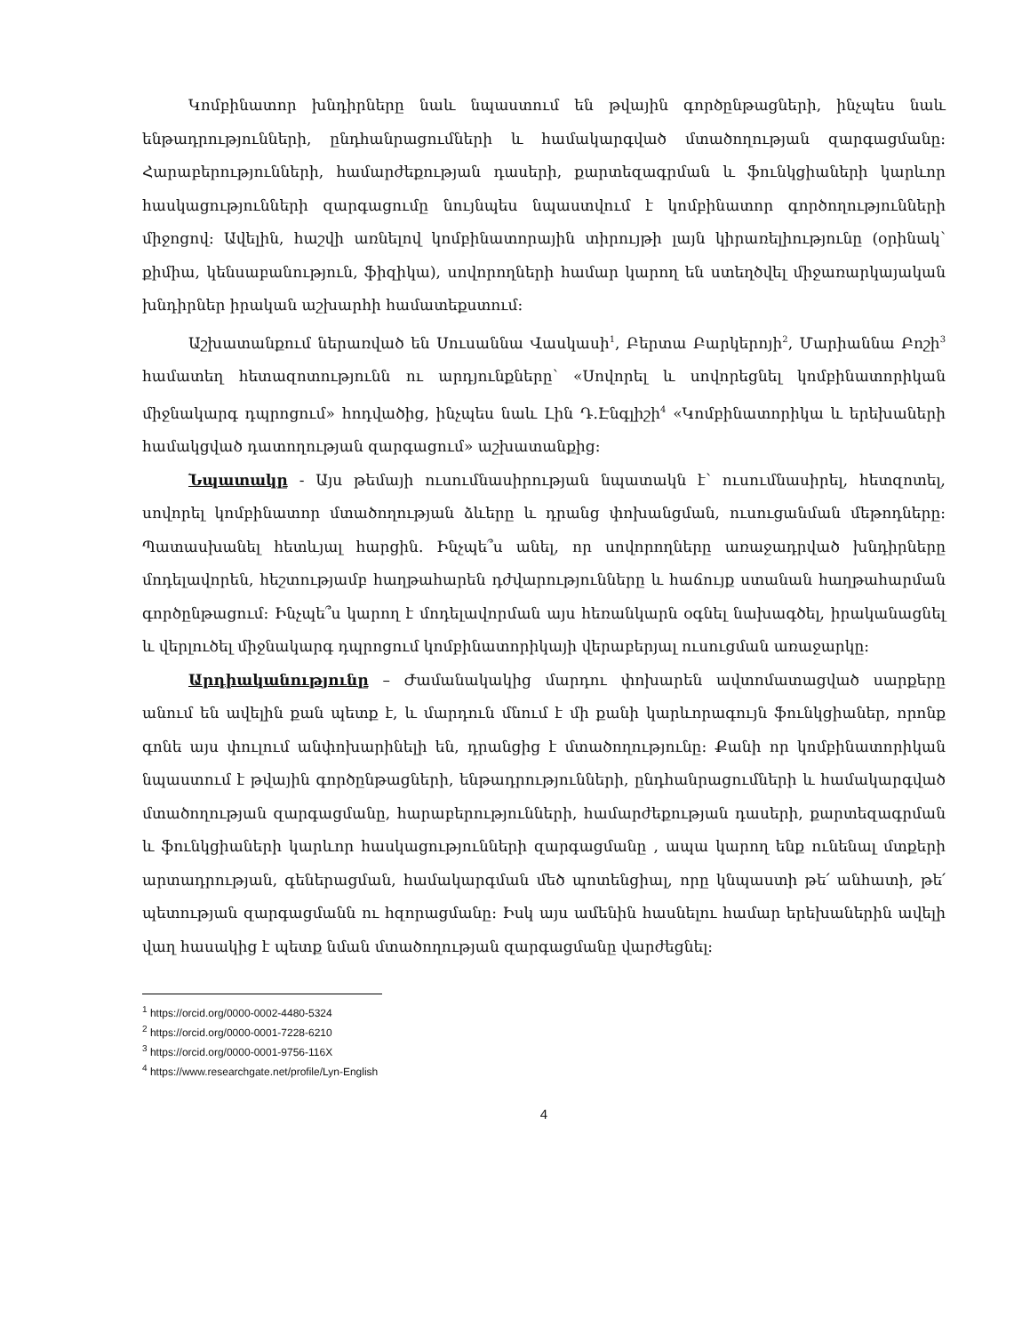Կոմբինատոր խնդիրները նաև նպաստում են թվային գործընթացների, ինչպես նաև ենթադրությունների, ընդհանրացումների և համակարգված մտածողության զարգացմանը: Հարաբերությունների, համարժեքության դասերի, քարտեզագրման և ֆունկցիաների կարևոր հասկացությունների զարգացումը նույնպես նպաստվում է կոմբինատոր գործողությունների միջոցով: Ավելին, հաշվի առնելով կոմբինատորային տիրույթի լայն կիրառելիությունը (օրինակ՝ քիմիա, կենսաբանություն, ֆիզիկա), սովորողների համար կարող են ստեղծվել միջառարկայական խնդիրներ իրական աշխարհի համատեքստում:
Աշխատանքում ներառված են Սուսաննա Վասկասի<sup>1</sup>, Բերտա Բարկերոյի<sup>2</sup>, Մարիաննա Բոշի<sup>3</sup> համատեղ հետազոտությունն ու արդյունքները՝ «Սովորել և սովորեցնել կոմբինատորիկան միջնակարգ դպրոցում» հոդվածից, ինչպես նաև Լին Դ.Էնգլիշի<sup>4</sup> «Կոմբինատորիկա և երեխաների համակցված դատողության զարգացում» աշխատանքից:
Նպատակը - Այս թեմայի ուսումնասիրության նպատակն է՝ ուսումնասիրել, հետզոտել, սովորել կոմբինատոր մտածողության ձևերը և դրանց փոխանցման, ուսուցանման մեթոդները: Պատասխանել հետևյալ հարցին. Ինչպե՞ս անել, որ սովորողները առաջադրված խնդիրները մոդելավորեն, հեշտությամբ հաղթահարեն դժվարությունները և հաճույք ստանան հաղթահարման գործընթացում: Ինչպե՞ս կարող է մոդելավորման այս հեռանկարն օգնել նախագծել, իրականացնել և վերլուծել միջնակարգ դպրոցում կոմբինատորիկայի վերաբերյալ ուսուցման առաջարկը:
Արդիականությունը – Ժամանակակից մարդու փոխարեն ավտոմատացված սարքերը անում են ավելին քան պետք է, և մարդուն մնում է մի քանի կարևորագույն ֆունկցիաներ, որոնք գոնե այս փուլում անփոխարինելի են, դրանցից է մտածողությունը: Քանի որ կոմբինատորիկան նպաստում է թվային գործընթացների, ենթադրությունների, ընդհանրացումների և համակարգված մտածողության զարգացմանը, հարաբերությունների, համարժեքության դասերի, քարտեզագրման և ֆունկցիաների կարևոր հասկացությունների զարգացմանը , ապա կարող ենք ունենալ մտքերի արտադրության, գեներացման, համակարգման մեծ պոտենցիալ, որը կնպաստի թե՛ անհատի, թե՛ պետության զարգացմանն ու հզորացմանը: Իսկ այս ամենին հասնելու համար երեխաներին ավելի վաղ հասակից է պետք նման մտածողության զարգացմանը վարժեցնել:
<sup>1</sup> https://orcid.org/0000-0002-4480-5324
<sup>2</sup> https://orcid.org/0000-0001-7228-6210
<sup>3</sup> https://orcid.org/0000-0001-9756-116X
<sup>4</sup> https://www.researchgate.net/profile/Lyn-English
4